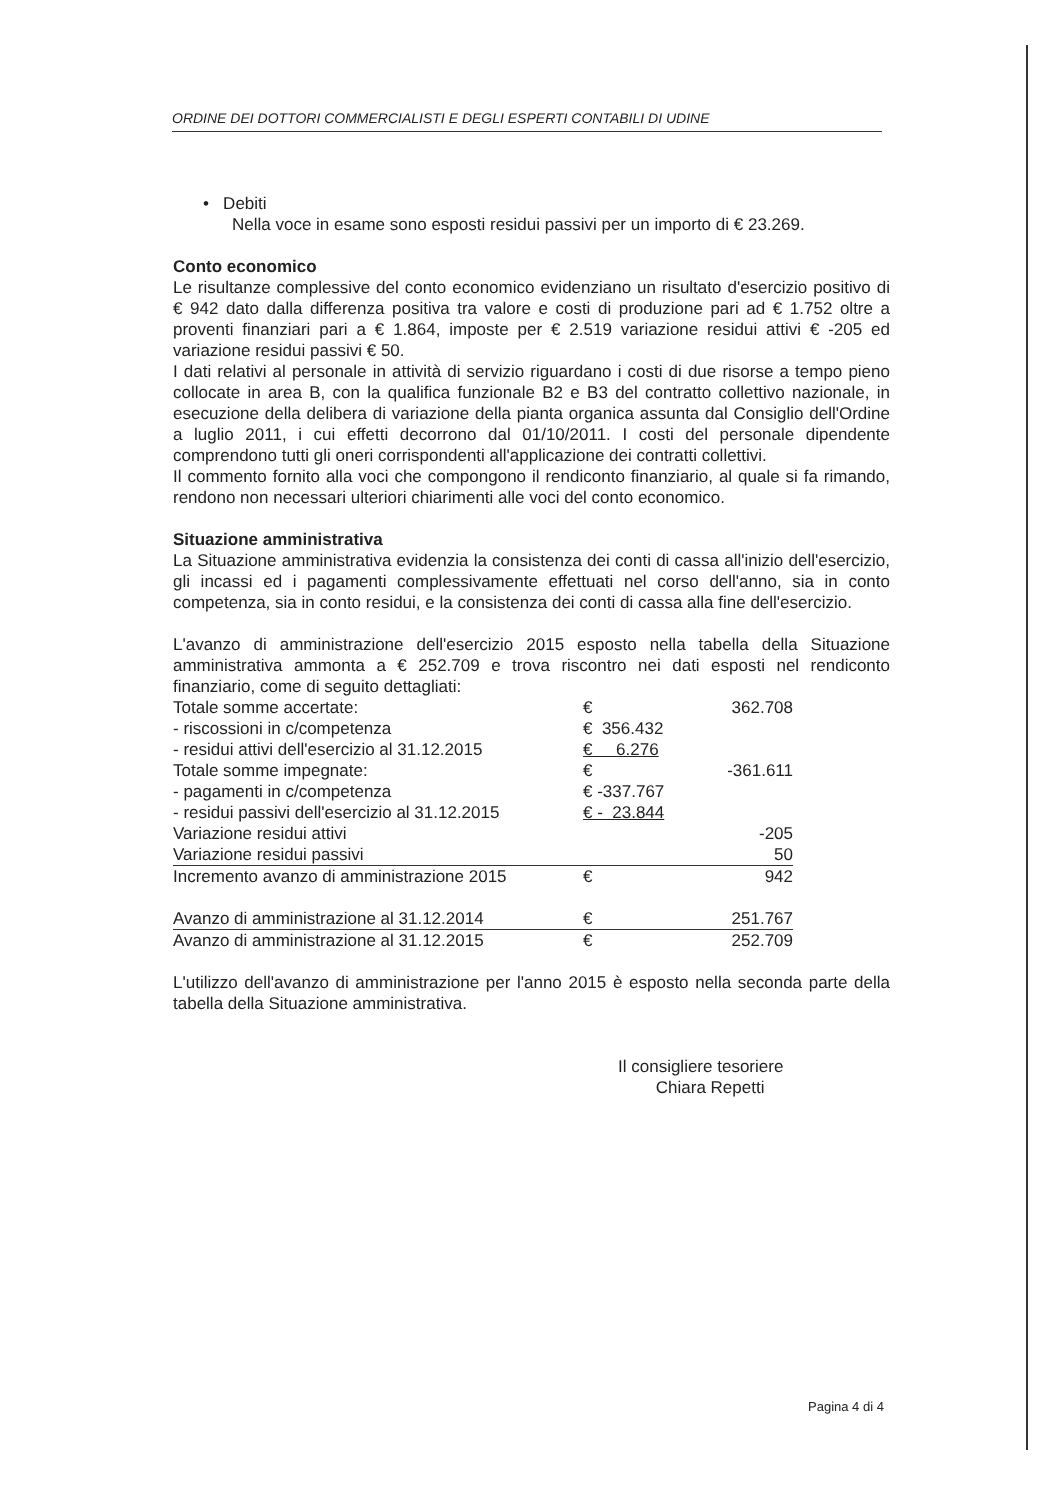ORDINE DEI DOTTORI COMMERCIALISTI E DEGLI ESPERTI CONTABILI DI UDINE
• Debiti
Nella voce in esame sono esposti residui passivi per un importo di € 23.269.
Conto economico
Le risultanze complessive del conto economico evidenziano un risultato d'esercizio positivo di € 942 dato dalla differenza positiva tra valore e costi di produzione pari ad € 1.752 oltre a proventi finanziari pari a € 1.864, imposte per € 2.519 variazione residui attivi € -205 ed variazione residui passivi € 50.
I dati relativi al personale in attività di servizio riguardano i costi di due risorse a tempo pieno collocate in area B, con la qualifica funzionale B2 e B3 del contratto collettivo nazionale, in esecuzione della delibera di variazione della pianta organica assunta dal Consiglio dell'Ordine a luglio 2011, i cui effetti decorrono dal 01/10/2011. I costi del personale dipendente comprendono tutti gli oneri corrispondenti all'applicazione dei contratti collettivi.
Il commento fornito alla voci che compongono il rendiconto finanziario, al quale si fa rimando, rendono non necessari ulteriori chiarimenti alle voci del conto economico.
Situazione amministrativa
La Situazione amministrativa evidenzia la consistenza dei conti di cassa all'inizio dell'esercizio, gli incassi ed i pagamenti complessivamente effettuati nel corso dell'anno, sia in conto competenza, sia in conto residui, e la consistenza dei conti di cassa alla fine dell'esercizio.
L'avanzo di amministrazione dell'esercizio 2015 esposto nella tabella della Situazione amministrativa ammonta a € 252.709 e trova riscontro nei dati esposti nel rendiconto finanziario, come di seguito dettagliati:
| Totale somme accertate: | € | 362.708 |
| - riscossioni in c/competenza | € 356.432 | |
| - residui attivi dell'esercizio al 31.12.2015 | € 6.276 | |
| Totale somme impegnate: | € | -361.611 |
| - pagamenti in c/competenza | € -337.767 | |
| - residui passivi dell'esercizio al 31.12.2015 | € - 23.844 | |
| Variazione residui attivi | | -205 |
| Variazione residui passivi | | 50 |
| Incremento avanzo di amministrazione 2015 | € | 942 |
| Avanzo di amministrazione al 31.12.2014 | € | 251.767 |
| Avanzo di amministrazione al 31.12.2015 | € | 252.709 |
L'utilizzo dell'avanzo di amministrazione per l'anno 2015 è esposto nella seconda parte della tabella della Situazione amministrativa.
Il consigliere tesoriere
Chiara Repetti
Pagina 4 di 4